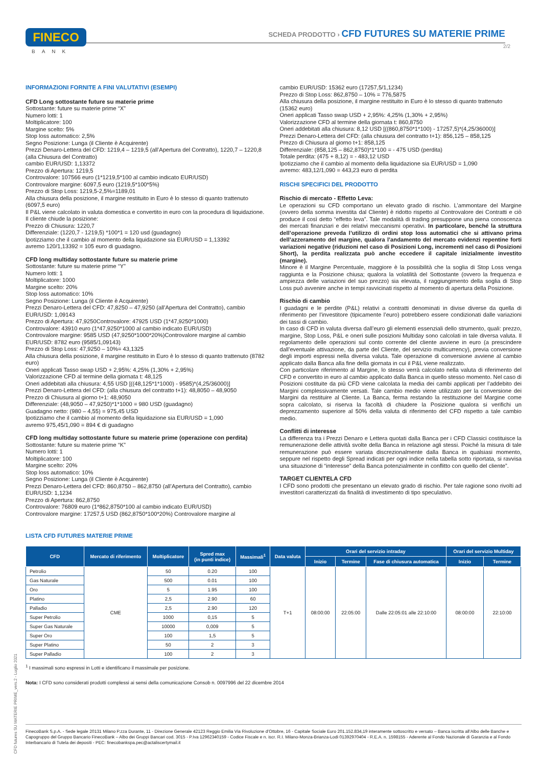FINECO
BANK
SCHEDA PRODOTTO › CFD FUTURES SU MATERIE PRIME
2/2
INFORMAZIONI FORNITE A FINI VALUTATIVI (ESEMPI)
CFD Long sottostante future su materie prime
Sottostante: future su materie prime “X”
Numero lotti: 1
Moltiplicatore: 100
Margine scelto: 5%
Stop loss automatico: 2,5%
Segno Posizione: Lunga (il Cliente è Acquirente)
Prezzi Denaro-Lettera del CFD: 1219,4 – 1219,5 (all’Apertura del Contratto), 1220,7 – 1220,8 (alla Chiusura del Contratto)
cambio EUR/USD: 1,13372
Prezzo di Apertura: 1219,5
Controvalore: 107566 euro (1*1219,5*100 al cambio indicato EUR/USD)
Controvalore margine: 6097,5 euro (1219,5*100*5%)
Prezzo di Stop Loss: 1219,5-2,5%=1189,01
Alla chiusura della posizione, il margine restituito in Euro è lo stesso di quanto trattenuto (6097,5 euro)
Il P&L viene calcolato in valuta domestica e convertito in euro con la procedura di liquidazione.
Il cliente chiude la posizione:
Prezzo di Chiusura: 1220,7
Differenziale: (1220,7 - 1219,5) *100*1 = 120 usd (guadagno)
Ipotizziamo che il cambio al momento della liquidazione sia EUR/USD = 1,13392
avremo 120/1,13392 = 105 euro di guadagno.
CFD long multiday sottostante future su materie prime
Sottostante: future su materie prime “Y”
Numero lotti: 1
Moltiplicatore: 1000
Margine scelto: 20%
Stop loss automatico: 10%
Segno Posizione: Lunga (il Cliente è Acquirente)
Prezzi Denaro-Lettera del CFD: 47,8250 – 47,9250 (all’Apertura del Contratto), cambio EUR/USD: 1,09143
Prezzo di Apertura: 47,9250Controvalore: 47925 USD (1*47,9250*1000)
Controvalore: 43910 euro (1*47,9250*1000 al cambio indicato EUR/USD)
Controvalore margine: 9585 USD (47,9250*1000*20%)Controvalore margine al cambio EUR/USD: 8782 euro (9585/1,09143)
Prezzo di Stop Loss: 47,9250 – 10%= 43,1325
Alla chiusura della posizione, il margine restituito in Euro è lo stesso di quanto trattenuto (8782 euro)
Oneri applicati Tasso swap USD + 2,95%: 4,25% (1,30% + 2,95%)
Valorizzazione CFD al termine della giornata t: 48,125
Oneri addebitati alla chiusura: 4,55 USD [((48,125*1*1000) - 9585)*(4,25/36000)]
Prezzi Denaro-Lettera del CFD: (alla chiusura del contratto t+1): 48,8050 – 48,9050
Prezzo di Chiusura al giorno t+1: 48,9050
Differenziale: (48,9050 – 47,9250)*1*1000 = 980 USD (guadagno)
Guadagno netto: (980 – 4,55) = 975,45 USD
Ipotizziamo che il cambio al momento della liquidazione sia EUR/USD = 1,090
avremo 975,45/1,090 = 894 € di guadagno
CFD long multiday sottostante future su materie prime (operazione con perdita)
Sottostante: future su materie prime “K”
Numero lotti: 1
Moltiplicatore: 100
Margine scelto: 20%
Stop loss automatico: 10%
Segno Posizione: Lunga (il Cliente è Acquirente)
Prezzi Denaro-Lettera del CFD: 860,8750 – 862,8750 (all’Apertura del Contratto), cambio EUR/USD: 1,1234
Prezzo di Apertura: 862,8750
Controvalore: 76809 euro (1*862,8750*100 al cambio indicato EUR/USD)
Controvalore margine: 17257,5 USD (862,8750*100*20%) Controvalore margine al
cambio EUR/USD: 15362 euro (17257,5/1,1234)
Prezzo di Stop Loss: 862,8750 – 10% = 776,5875
Alla chiusura della posizione, il margine restituito in Euro è lo stesso di quanto trattenuto (15362 euro)
Oneri applicati Tasso swap USD + 2,95%: 4,25% (1,30% + 2,95%)
Valorizzazione CFD al termine della giornata t: 860,8750
Oneri addebitati alla chiusura: 8,12 USD [((860,8750*1*100) - 17257,5)*(4,25/36000)]
Prezzi Denaro-Lettera del CFD: (alla chiusura del contratto t+1): 856,125 – 858,125
Prezzo di Chiusura al giorno t+1: 858,125
Differenziale: (858,125 – 862,8750)*1*100 = - 475 USD (perdita)
Totale perdita: (475 + 8,12) = - 483,12 USD
Ipotizziamo che il cambio al momento della liquidazione sia EUR/USD = 1,090
avremo: 483,12/1,090 = 443,23 euro di perdita
RISCHI SPECIFICI DEL PRODOTTO
Rischio di mercato - Effetto Leva:
Le operazioni su CFD comportano un elevato grado di rischio. L’ammontare del Margine (ovvero della somma investita dal Cliente) è ridotto rispetto al Controvalore dei Contratti e ciò produce il così detto “effetto leva”. Tale modalità di trading presuppone una piena conoscenza dei mercati finanziari e dei relativi meccanismi operativi. In particolare, benché la struttura dell’operazione preveda l’utilizzo di ordini stop loss automatici che si attivano prima dell’azzeramento del margine, qualora l’andamento del mercato evidenzi repentine forti variazioni negative (riduzioni nel caso di Posizioni Long, incrementi nel caso di Posizioni Short), la perdita realizzata può anche eccedere il capitale inizialmente investito (margine).
Minore è il Margine Percentuale, maggiore è la possibilità che la soglia di Stop Loss venga raggiunta e la Posizione chiusa; qualora la volatilità del Sottostante (ovvero la frequenza e ampiezza delle variazioni del suo prezzo) sia elevata, il raggiungimento della soglia di Stop Loss può avvenire anche in tempi ravvicinati rispetto al momento di apertura della Posizione.
Rischio di cambio
I guadagni e le perdite (P&L) relativi a contratti denominati in divise diverse da quella di riferimento per l’investitore (tipicamente l’euro) potrebbero essere condizionati dalle variazioni dei tassi di cambio.
In caso di CFD in valuta diversa dall’euro gli elementi essenziali dello strumento, quali: prezzo, margine, Stop Loss, P&L e oneri sulle posizioni Multiday sono calcolati in tale diversa valuta. Il regolamento delle operazioni sul conto corrente del cliente avviene in euro (a prescindere dall’eventuale attivazione, da parte del Cliente, del servizio multicurrency), previa conversione degli importi espressi nella diversa valuta. Tale operazione di conversione avviene al cambio applicato dalla Banca alla fine della giornata in cui il P&L viene realizzato.
Con particolare riferimento al Margine, lo stesso verrà calcolato nella valuta di riferimento del CFD e convertito in euro al cambio applicato dalla Banca in quello stesso momento. Nel caso di Posizioni costituite da più CFD viene calcolata la media dei cambi applicati per l’addebito dei Margini complessivamente versati. Tale cambio medio viene utilizzato per la conversione dei Margini da restituire al Cliente. La Banca, ferma restando la restituzione del Margine come sopra calcolato, si riserva la facoltà di chiudere la Posizione qualora si verifichi un deprezzamento superiore al 50% della valuta di riferimento del CFD rispetto a tale cambio medio.
Conflitti di interesse
La differenza tra i Prezzi Denaro e Lettera quotati dalla Banca per i CFD Classici costituisce la remunerazione delle attività svolte della Banca in relazione agli stessi. Poiché la misura di tale remunerazione può essere variata discrezionalmente dalla Banca in qualsiasi momento, seppure nel rispetto degli Spread indicati per ogni indice nella tabella sotto riportata, si ravvisa una situazione di “interesse” della Banca potenzialmente in conflitto con quello del cliente”.
TARGET CLIENTELA CFD
I CFD sono prodotti che presentano un elevato grado di rischio. Per tale ragione sono rivolti ad investitori caratterizzati da finalità di investimento di tipo speculativo.
LISTA CFD FUTURES MATERIE PRIME
| CFD | Mercato di riferimento | Moltiplicatore | Spred max (in punti indice) | Massimali<sup>1</sup> | Data valuta | Orari del servizio intraday | | | Orari del servizio Multiday | |
| --- | --- | --- | --- | --- | --- | --- | --- | --- | --- | --- |
| | | | | | | Inizio | Termine | Fase di chiusura automatica | Inizio | Termine |
| Petrolio | CME | 50 | 0.20 | 100 | T+1 | 08:00:00 | 22:05:00 | Dalle 22:05:01 alle 22:10:00 | 08:00:00 | 22:10:00 |
| Gas Naturale | | 500 | 0.01 | 100 | | | | | | |
| Oro | | 5 | 1.95 | 100 | | | | | | |
| Platino | | 2,5 | 2.90 | 60 | | | | | | |
| Palladio | | 2,5 | 2.90 | 120 | | | | | | |
| Super Petrolio | | 1000 | 0,15 | 5 | | | | | | |
| Super Gas Naturale | | 10000 | 0,009 | 5 | | | | | | |
| Super Oro | | 100 | 1,5 | 5 | | | | | | |
| Super Platino | | 50 | 2 | 3 | | | | | | |
| Super Palladio | | 100 | 2 | 3 | | | | | | |
<sup>1</sup> I massimali sono espressi in Lotti e identificano il massimale per posizione.
Nota: I CFD sono considerati prodotti complessi ai sensi della comunicazione Consob n. 0097996 del 22 dicembre 2014
CFD futures SU MATERIE PRIME_vers.2 - Luglio 2021
FinecoBank S.p.A. - Sede legale 20131 Milano P.zza Durante, 11 - Direzione Generale 42123 Reggio Emilia Via Rivoluzione d’Ottobre, 16 - Capitale Sociale Euro 201.152.834,19 interamente sottoscritto e versato – Banca iscritta all’Albo delle Banche e Capogruppo del Gruppo Bancario FinecoBank – Albo dei Gruppi Bancari cod. 3015 - P.Iva 12962340159 - Codice Fiscale e n. iscr. R.I. Milano-Monza-Brianza-Lodi 01392970404 - R.E.A. n. 1598155 - Aderente al Fondo Nazionale di Garanzia e al Fondo Interbancario di Tutela dei depositi - PEC: finecobankspa.pec@actaliscertymail.it